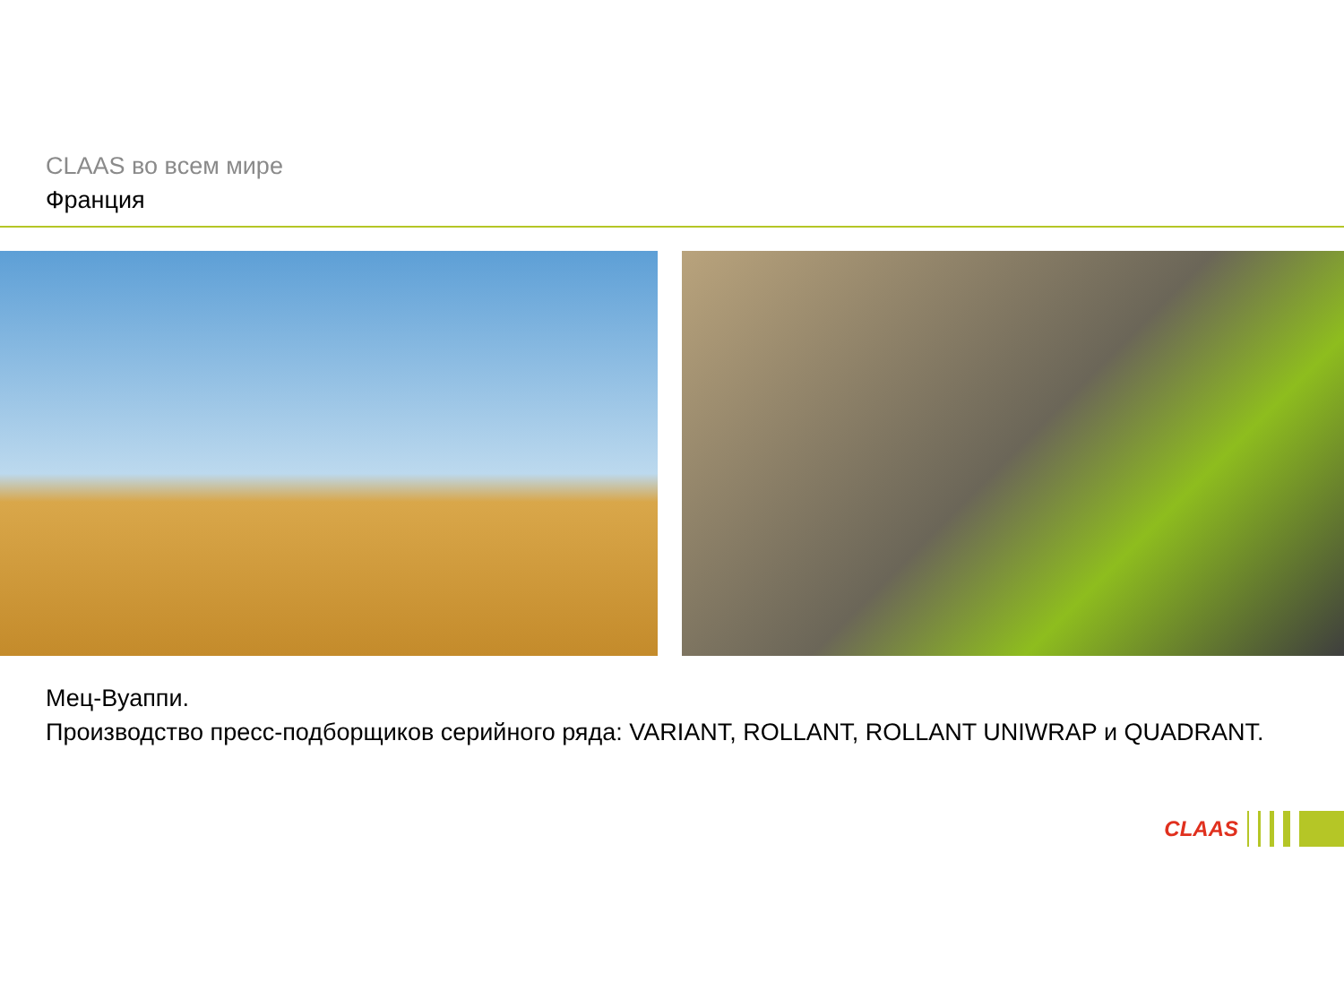CLAAS во всем мире
Франция
Мец-Вуаппи.
Производство пресс-подборщиков серийного ряда: VARIANT, ROLLANT, ROLLANT UNIWRAP и QUADRANT.
CLAAS